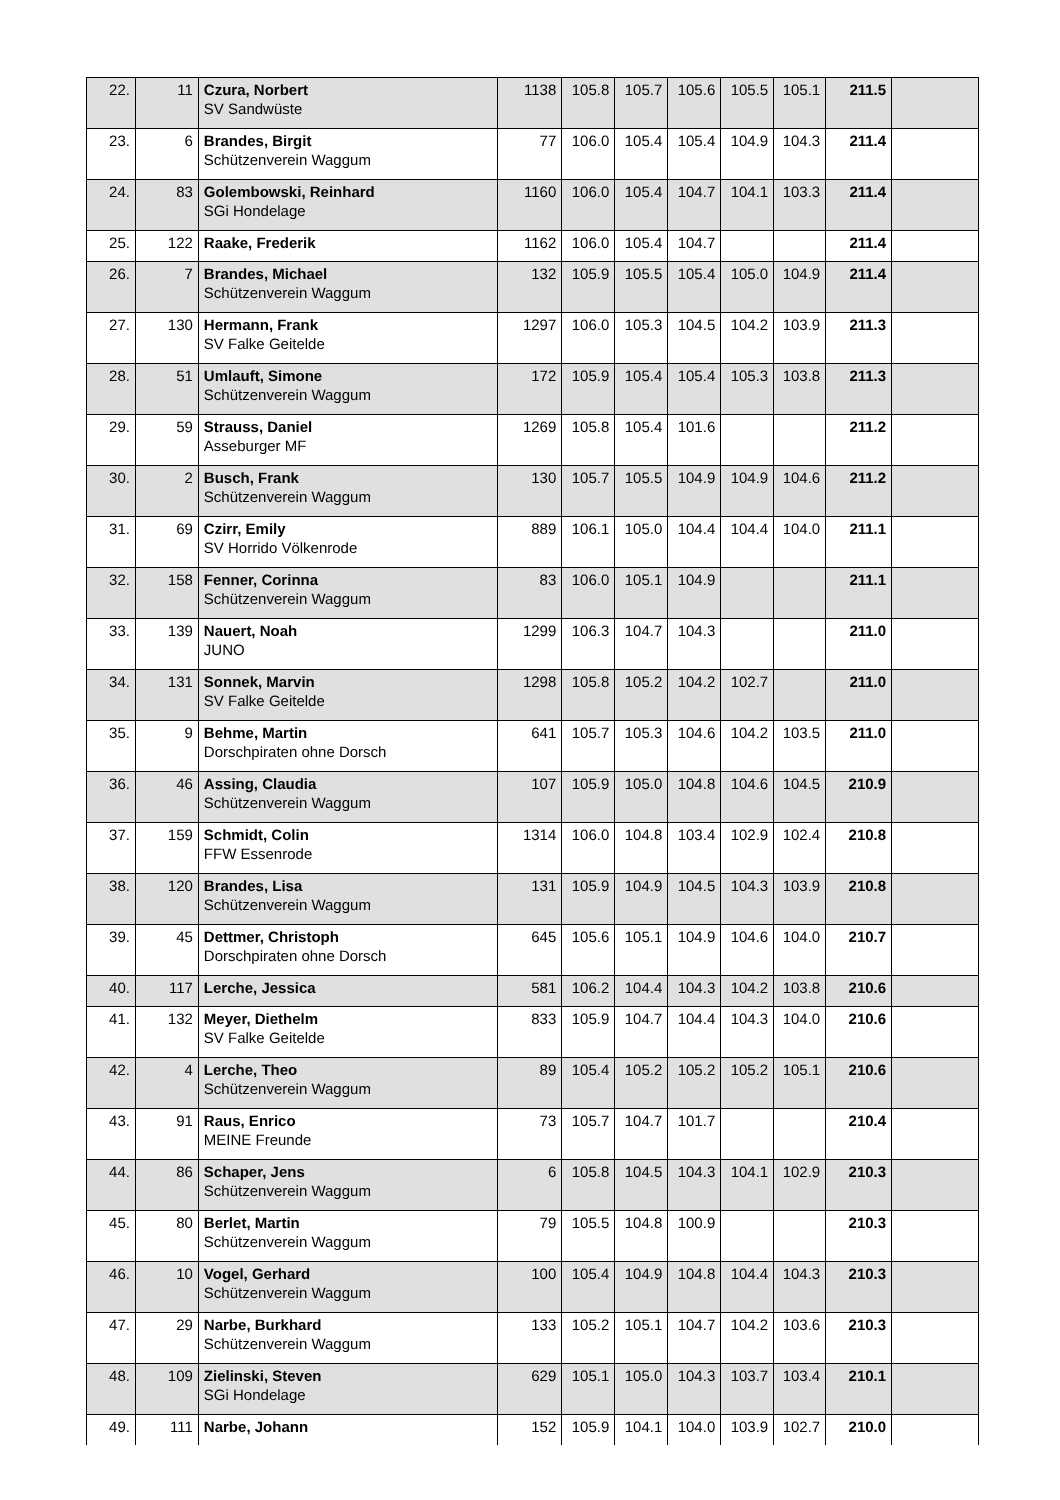| 22. | 11 | Czura, Norbert SV Sandwüste | 1138 | 105.8 | 105.7 | 105.6 | 105.5 | 105.1 | 211.5 | |
| 23. | 6 | Brandes, Birgit Schützenverein Waggum | 77 | 106.0 | 105.4 | 105.4 | 104.9 | 104.3 | 211.4 | |
| 24. | 83 | Golembowski, Reinhard SGi Hondelage | 1160 | 106.0 | 105.4 | 104.7 | 104.1 | 103.3 | 211.4 | |
| 25. | 122 | Raake, Frederik | 1162 | 106.0 | 105.4 | 104.7 | | | 211.4 | |
| 26. | 7 | Brandes, Michael Schützenverein Waggum | 132 | 105.9 | 105.5 | 105.4 | 105.0 | 104.9 | 211.4 | |
| 27. | 130 | Hermann, Frank SV Falke Geitelde | 1297 | 106.0 | 105.3 | 104.5 | 104.2 | 103.9 | 211.3 | |
| 28. | 51 | Umlauft, Simone Schützenverein Waggum | 172 | 105.9 | 105.4 | 105.4 | 105.3 | 103.8 | 211.3 | |
| 29. | 59 | Strauss, Daniel Asseburger MF | 1269 | 105.8 | 105.4 | 101.6 | | | 211.2 | |
| 30. | 2 | Busch, Frank Schützenverein Waggum | 130 | 105.7 | 105.5 | 104.9 | 104.9 | 104.6 | 211.2 | |
| 31. | 69 | Czirr, Emily SV Horrido Völkenrode | 889 | 106.1 | 105.0 | 104.4 | 104.4 | 104.0 | 211.1 | |
| 32. | 158 | Fenner, Corinna Schützenverein Waggum | 83 | 106.0 | 105.1 | 104.9 | | | 211.1 | |
| 33. | 139 | Nauert, Noah JUNO | 1299 | 106.3 | 104.7 | 104.3 | | | 211.0 | |
| 34. | 131 | Sonnek, Marvin SV Falke Geitelde | 1298 | 105.8 | 105.2 | 104.2 | 102.7 | | 211.0 | |
| 35. | 9 | Behme, Martin Dorschpiraten ohne Dorsch | 641 | 105.7 | 105.3 | 104.6 | 104.2 | 103.5 | 211.0 | |
| 36. | 46 | Assing, Claudia Schützenverein Waggum | 107 | 105.9 | 105.0 | 104.8 | 104.6 | 104.5 | 210.9 | |
| 37. | 159 | Schmidt, Colin FFW Essenrode | 1314 | 106.0 | 104.8 | 103.4 | 102.9 | 102.4 | 210.8 | |
| 38. | 120 | Brandes, Lisa Schützenverein Waggum | 131 | 105.9 | 104.9 | 104.5 | 104.3 | 103.9 | 210.8 | |
| 39. | 45 | Dettmer, Christoph Dorschpiraten ohne Dorsch | 645 | 105.6 | 105.1 | 104.9 | 104.6 | 104.0 | 210.7 | |
| 40. | 117 | Lerche, Jessica | 581 | 106.2 | 104.4 | 104.3 | 104.2 | 103.8 | 210.6 | |
| 41. | 132 | Meyer, Diethelm SV Falke Geitelde | 833 | 105.9 | 104.7 | 104.4 | 104.3 | 104.0 | 210.6 | |
| 42. | 4 | Lerche, Theo Schützenverein Waggum | 89 | 105.4 | 105.2 | 105.2 | 105.2 | 105.1 | 210.6 | |
| 43. | 91 | Raus, Enrico MEINE Freunde | 73 | 105.7 | 104.7 | 101.7 | | | 210.4 | |
| 44. | 86 | Schaper, Jens Schützenverein Waggum | 6 | 105.8 | 104.5 | 104.3 | 104.1 | 102.9 | 210.3 | |
| 45. | 80 | Berlet, Martin Schützenverein Waggum | 79 | 105.5 | 104.8 | 100.9 | | | 210.3 | |
| 46. | 10 | Vogel, Gerhard Schützenverein Waggum | 100 | 105.4 | 104.9 | 104.8 | 104.4 | 104.3 | 210.3 | |
| 47. | 29 | Narbe, Burkhard Schützenverein Waggum | 133 | 105.2 | 105.1 | 104.7 | 104.2 | 103.6 | 210.3 | |
| 48. | 109 | Zielinski, Steven SGi Hondelage | 629 | 105.1 | 105.0 | 104.3 | 103.7 | 103.4 | 210.1 | |
| 49. | 111 | Narbe, Johann | 152 | 105.9 | 104.1 | 104.0 | 103.9 | 102.7 | 210.0 | |